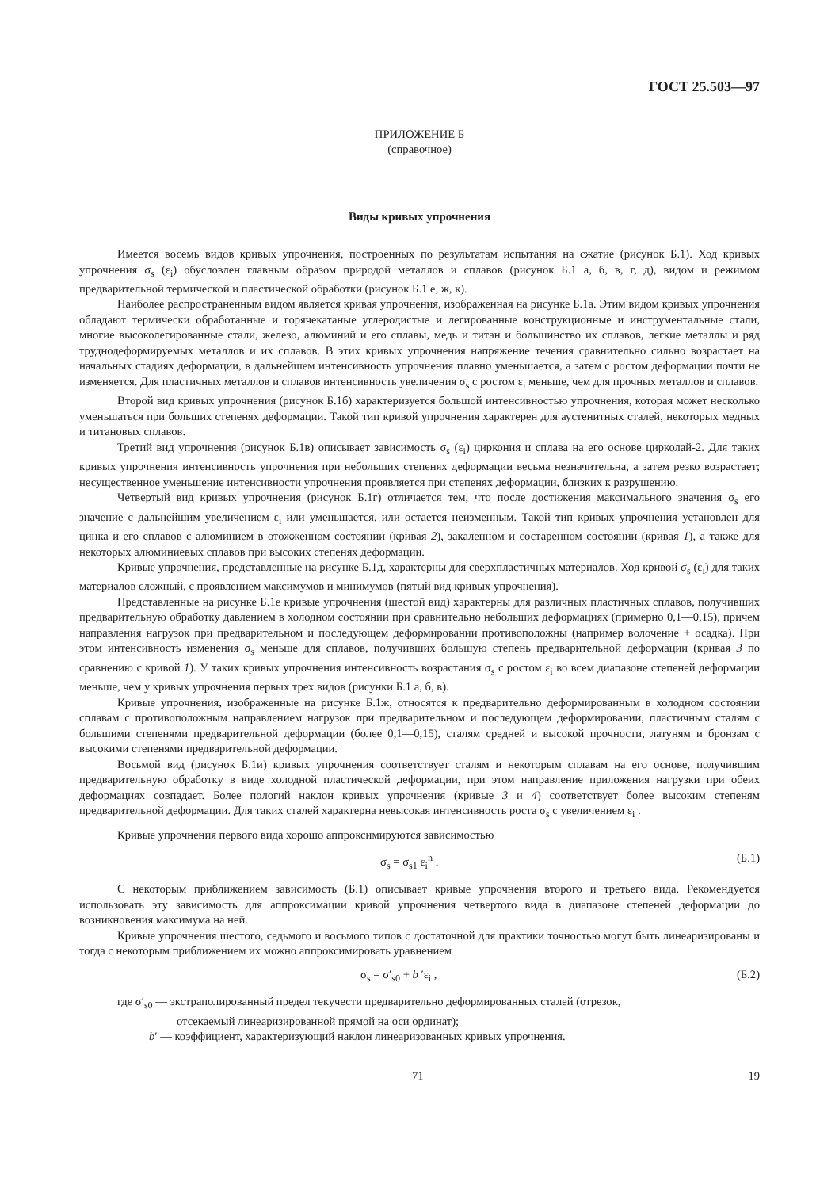ГОСТ 25.503—97
ПРИЛОЖЕНИЕ Б
(справочное)
Виды кривых упрочнения
Имеется восемь видов кривых упрочнения, построенных по результатам испытания на сжатие (рисунок Б.1). Ход кривых упрочнения σ<sub>s</sub> (ε<sub>i</sub>) обусловлен главным образом природой металлов и сплавов (рисунок Б.1 а, б, в, г, д), видом и режимом предварительной термической и пластической обработки (рисунок Б.1 е, ж, к).
Наиболее распространенным видом является кривая упрочнения, изображенная на рисунке Б.1а. Этим видом кривых упрочнения обладают термически обработанные и горячекатаные углеродистые и легированные конструкционные и инструментальные стали, многие высоколегированные стали, железо, алюминий и его сплавы, медь и титан и большинство их сплавов, легкие металлы и ряд труднодеформируемых металлов и их сплавов. В этих кривых упрочнения напряжение течения сравнительно сильно возрастает на начальных стадиях деформации, в дальнейшем интенсивность упрочнения плавно уменьшается, а затем с ростом деформации почти не изменяется. Для пластичных металлов и сплавов интенсивность увеличения σ<sub>s</sub> с ростом ε<sub>i</sub> меньше, чем для прочных металлов и сплавов.
Второй вид кривых упрочнения (рисунок Б.1б) характеризуется большой интенсивностью упрочнения, которая может несколько уменьшаться при больших степенях деформации. Такой тип кривой упрочнения характерен для аустенитных сталей, некоторых медных и титановых сплавов.
Третий вид упрочнения (рисунок Б.1в) описывает зависимость σ<sub>s</sub> (ε<sub>i</sub>) циркония и сплава на его основе цирколай-2. Для таких кривых упрочнения интенсивность упрочнения при небольших степенях деформации весьма незначительна, а затем резко возрастает; несущественное уменьшение интенсивности упрочнения проявляется при степенях деформации, близких к разрушению.
Четвертый вид кривых упрочнения (рисунок Б.1г) отличается тем, что после достижения максимального значения σ<sub>s</sub> его значение с дальнейшим увеличением ε<sub>i</sub> или уменьшается, или остается неизменным. Такой тип кривых упрочнения установлен для цинка и его сплавов с алюминием в отожженном состоянии (кривая 2), закаленном и состаренном состоянии (кривая 1), а также для некоторых алюминиевых сплавов при высоких степенях деформации.
Кривые упрочнения, представленные на рисунке Б.1д, характерны для сверхпластичных материалов. Ход кривой σ<sub>s</sub> (ε<sub>i</sub>) для таких материалов сложный, с проявлением максимумов и минимумов (пятый вид кривых упрочнения).
Представленные на рисунке Б.1е кривые упрочнения (шестой вид) характерны для различных пластичных сплавов, получивших предварительную обработку давлением в холодном состоянии при сравнительно небольших деформациях (примерно 0,1—0,15), причем направления нагрузок при предварительном и последующем деформировании противоположны (например волочение + осадка). При этом интенсивность изменения σ<sub>s</sub> меньше для сплавов, получивших большую степень предварительной деформации (кривая 3 по сравнению с кривой 1). У таких кривых упрочнения интенсивность возрастания σ<sub>s</sub> с ростом ε<sub>i</sub> во всем диапазоне степеней деформации меньше, чем у кривых упрочнения первых трех видов (рисунки Б.1 а, б, в).
Кривые упрочнения, изображенные на рисунке Б.1ж, относятся к предварительно деформированным в холодном состоянии сплавам с противоположным направлением нагрузок при предварительном и последующем деформировании, пластичным сталям с большими степенями предварительной деформации (более 0,1—0,15), сталям средней и высокой прочности, латуням и бронзам с высокими степенями предварительной деформации.
Восьмой вид (рисунок Б.1и) кривых упрочнения соответствует сталям и некоторым сплавам на его основе, получившим предварительную обработку в виде холодной пластической деформации, при этом направление приложения нагрузки при обеих деформациях совпадает. Более пологий наклон кривых упрочнения (кривые 3 и 4) соответствует более высоким степеням предварительной деформации. Для таких сталей характерна невысокая интенсивность роста σ<sub>s</sub> с увеличением ε<sub>i</sub> .
Кривые упрочнения первого вида хорошо аппроксимируются зависимостью
σ<sub>s</sub> = σ<sub>s1</sub> ε<sub>i</sub><sup>n</sup> . (Б.1)
С некоторым приближением зависимость (Б.1) описывает кривые упрочнения второго и третьего вида. Рекомендуется использовать эту зависимость для аппроксимации кривой упрочнения четвертого вида в диапазоне степеней деформации до возникновения максимума на ней.
Кривые упрочнения шестого, седьмого и восьмого типов с достаточной для практики точностью могут быть линеаризированы и тогда с некоторым приближением их можно аппроксимировать уравнением
σ<sub>s</sub> = σ′<sub>s0</sub> + b ′ε<sub>i</sub> , (Б.2)
где σ′<sub>s0</sub> — экстраполированный предел текучести предварительно деформированных сталей (отрезок,
отсекаемый линеаризированной прямой на оси ординат);
b′ — коэффициент, характеризующий наклон линеаризованных кривых упрочнения.
71 19